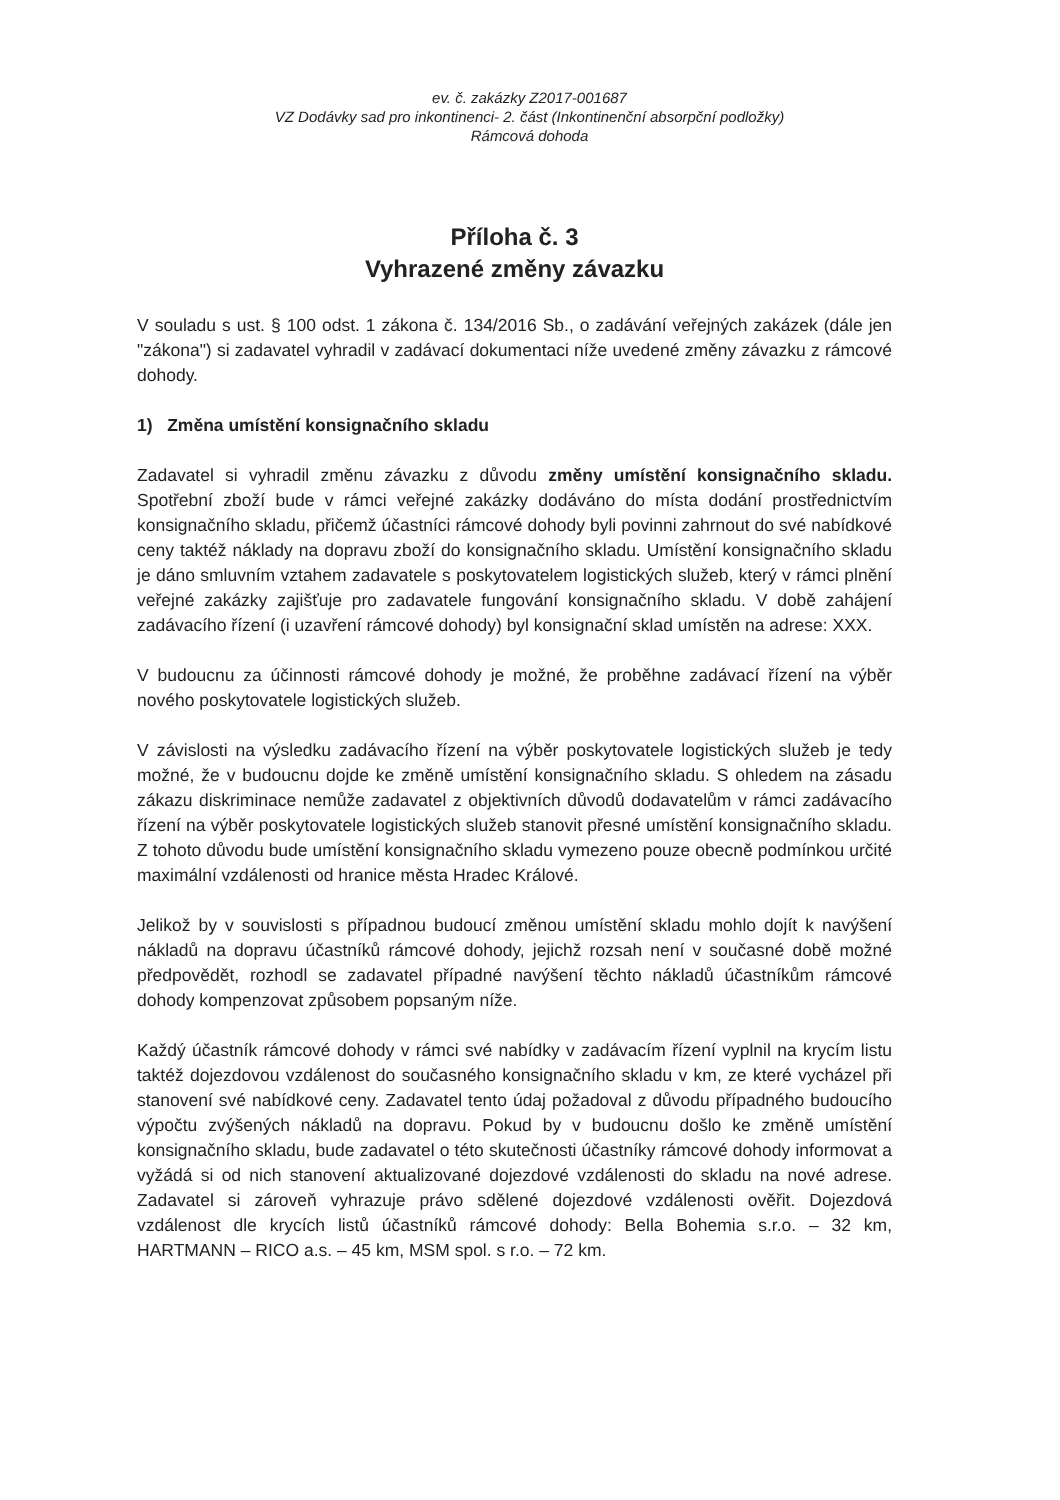ev. č. zakázky Z2017-001687
VZ Dodávky sad pro inkontinenci- 2. část (Inkontinenční absorpční podložky)
Rámcová dohoda
Příloha č. 3
Vyhrazené změny závazku
V souladu s ust. § 100 odst. 1 zákona č. 134/2016 Sb., o zadávání veřejných zakázek (dále jen "zákona") si zadavatel vyhradil v zadávací dokumentaci níže uvedené změny závazku z rámcové dohody.
1) Změna umístění konsignačního skladu
Zadavatel si vyhradil změnu závazku z důvodu změny umístění konsignačního skladu. Spotřební zboží bude v rámci veřejné zakázky dodáváno do místa dodání prostřednictvím konsignačního skladu, přičemž účastníci rámcové dohody byli povinni zahrnout do své nabídkové ceny taktéž náklady na dopravu zboží do konsignačního skladu. Umístění konsignačního skladu je dáno smluvním vztahem zadavatele s poskytovatelem logistických služeb, který v rámci plnění veřejné zakázky zajišťuje pro zadavatele fungování konsignačního skladu. V době zahájení zadávacího řízení (i uzavření rámcové dohody) byl konsignační sklad umístěn na adrese: XXX.
V budoucnu za účinnosti rámcové dohody je možné, že proběhne zadávací řízení na výběr nového poskytovatele logistických služeb.
V závislosti na výsledku zadávacího řízení na výběr poskytovatele logistických služeb je tedy možné, že v budoucnu dojde ke změně umístění konsignačního skladu. S ohledem na zásadu zákazu diskriminace nemůže zadavatel z objektivních důvodů dodavatelům v rámci zadávacího řízení na výběr poskytovatele logistických služeb stanovit přesné umístění konsignačního skladu. Z tohoto důvodu bude umístění konsignačního skladu vymezeno pouze obecně podmínkou určité maximální vzdálenosti od hranice města Hradec Králové.
Jelikož by v souvislosti s případnou budoucí změnou umístění skladu mohlo dojít k navýšení nákladů na dopravu účastníků rámcové dohody, jejichž rozsah není v současné době možné předpovědět, rozhodl se zadavatel případné navýšení těchto nákladů účastníkům rámcové dohody kompenzovat způsobem popsaným níže.
Každý účastník rámcové dohody v rámci své nabídky v zadávacím řízení vyplnil na krycím listu taktéž dojezdovou vzdálenost do současného konsignačního skladu v km, ze které vycházel při stanovení své nabídkové ceny. Zadavatel tento údaj požadoval z důvodu případného budoucího výpočtu zvýšených nákladů na dopravu. Pokud by v budoucnu došlo ke změně umístění konsignačního skladu, bude zadavatel o této skutečnosti účastníky rámcové dohody informovat a vyžádá si od nich stanovení aktualizované dojezdové vzdálenosti do skladu na nové adrese. Zadavatel si zároveň vyhrazuje právo sdělené dojezdové vzdálenosti ověřit. Dojezdová vzdálenost dle krycích listů účastníků rámcové dohody: Bella Bohemia s.r.o. – 32 km, HARTMANN – RICO a.s. – 45 km, MSM spol. s r.o. – 72 km.